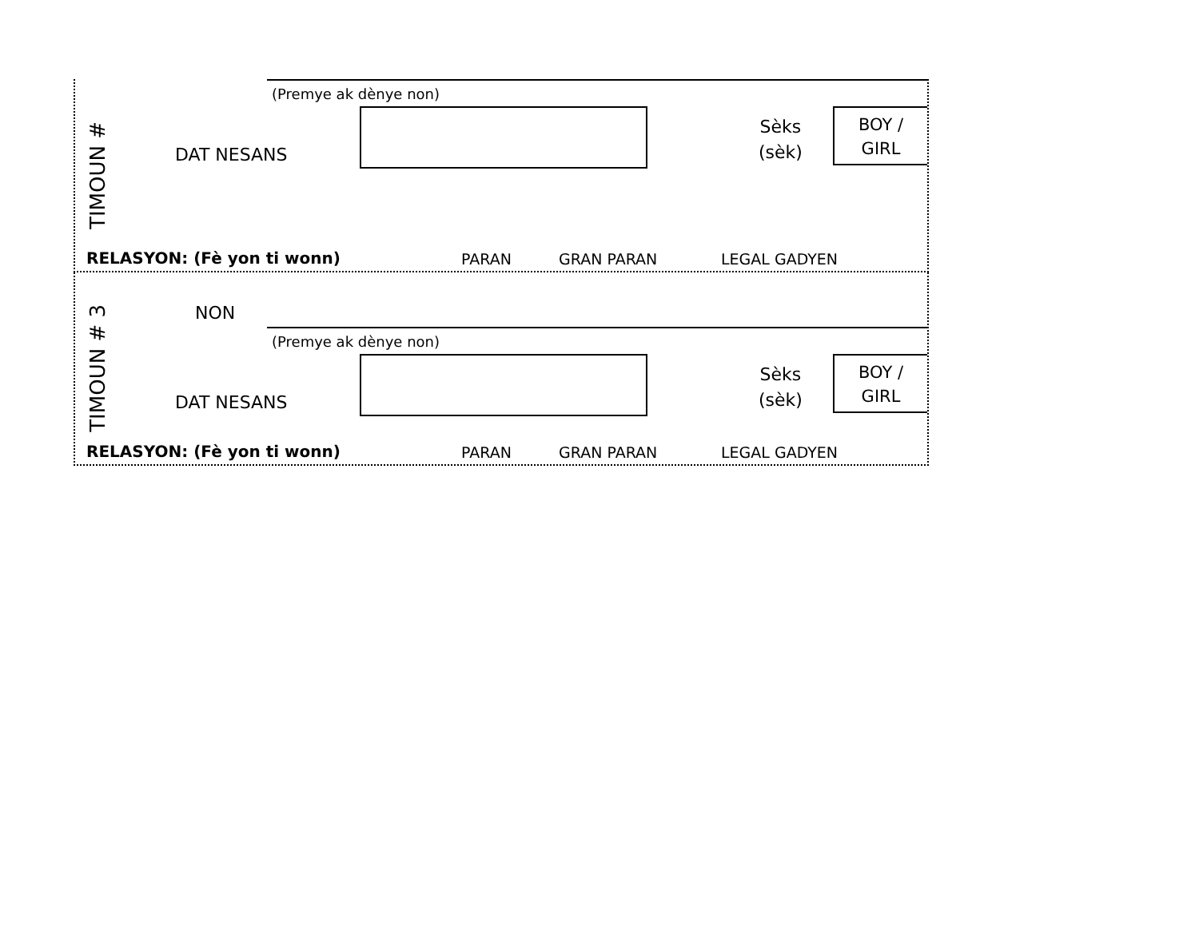TIMOUN #
(Premye ak dènye non)
DAT NESANS
Sèks
(sèk)
BOY /
GIRL
RELASYON: (Fè yon ti wonn) PARAN GRAN PARAN LEGAL GADYEN
TIMOUN # 3
NON
(Premye ak dènye non)
DAT NESANS
Sèks
(sèk)
BOY /
GIRL
RELASYON: (Fè yon ti wonn) PARAN GRAN PARAN LEGAL GADYEN